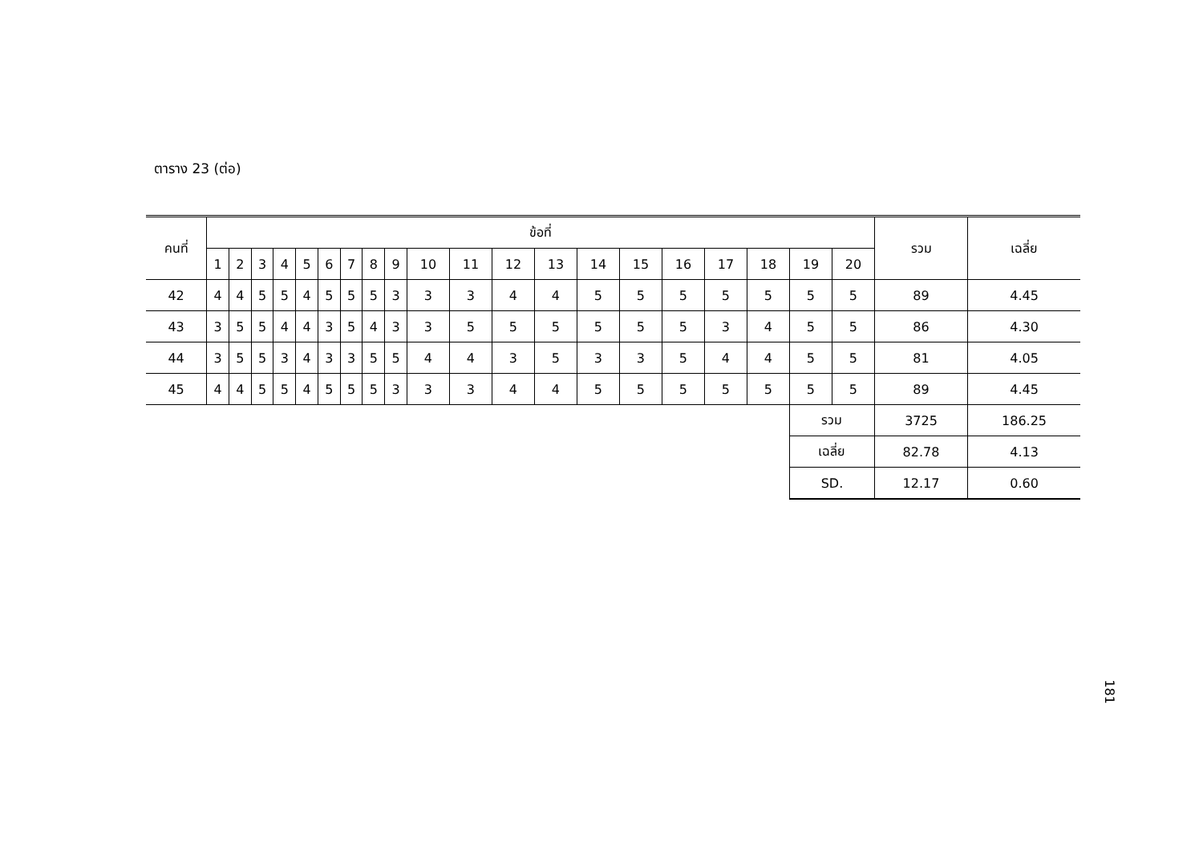ตาราง 23 (ต่อ)
| คนที่ | ข้อที่ | | | | | | | | | | | | | | | | | | | | รวม | เฉลี่ย |
| --- | --- | --- | --- | --- | --- | --- | --- | --- | --- | --- | --- | --- | --- | --- | --- | --- | --- | --- | --- | --- | --- | --- |
| | 1 | 2 | 3 | 4 | 5 | 6 | 7 | 8 | 9 | 10 | 11 | 12 | 13 | 14 | 15 | 16 | 17 | 18 | 19 | 20 | | |
| 42 | 4 | 4 | 5 | 5 | 4 | 5 | 5 | 5 | 3 | 3 | 3 | 4 | 4 | 5 | 5 | 5 | 5 | 5 | 5 | 5 | 89 | 4.45 |
| 43 | 3 | 5 | 5 | 4 | 4 | 3 | 5 | 4 | 3 | 3 | 5 | 5 | 5 | 5 | 5 | 5 | 3 | 4 | 5 | 5 | 86 | 4.30 |
| 44 | 3 | 5 | 5 | 3 | 4 | 3 | 3 | 5 | 5 | 4 | 4 | 3 | 5 | 3 | 3 | 5 | 4 | 4 | 5 | 5 | 81 | 4.05 |
| 45 | 4 | 4 | 5 | 5 | 4 | 5 | 5 | 5 | 3 | 3 | 3 | 4 | 4 | 5 | 5 | 5 | 5 | 5 | 5 | 5 | 89 | 4.45 |
| | | | | | | | | | | | | | | | | | | | รวม | | 3725 | 186.25 |
| | | | | | | | | | | | | | | | | | | | เฉลี่ย | | 82.78 | 4.13 |
| | | | | | | | | | | | | | | | | | | | SD. | | 12.17 | 0.60 |
181